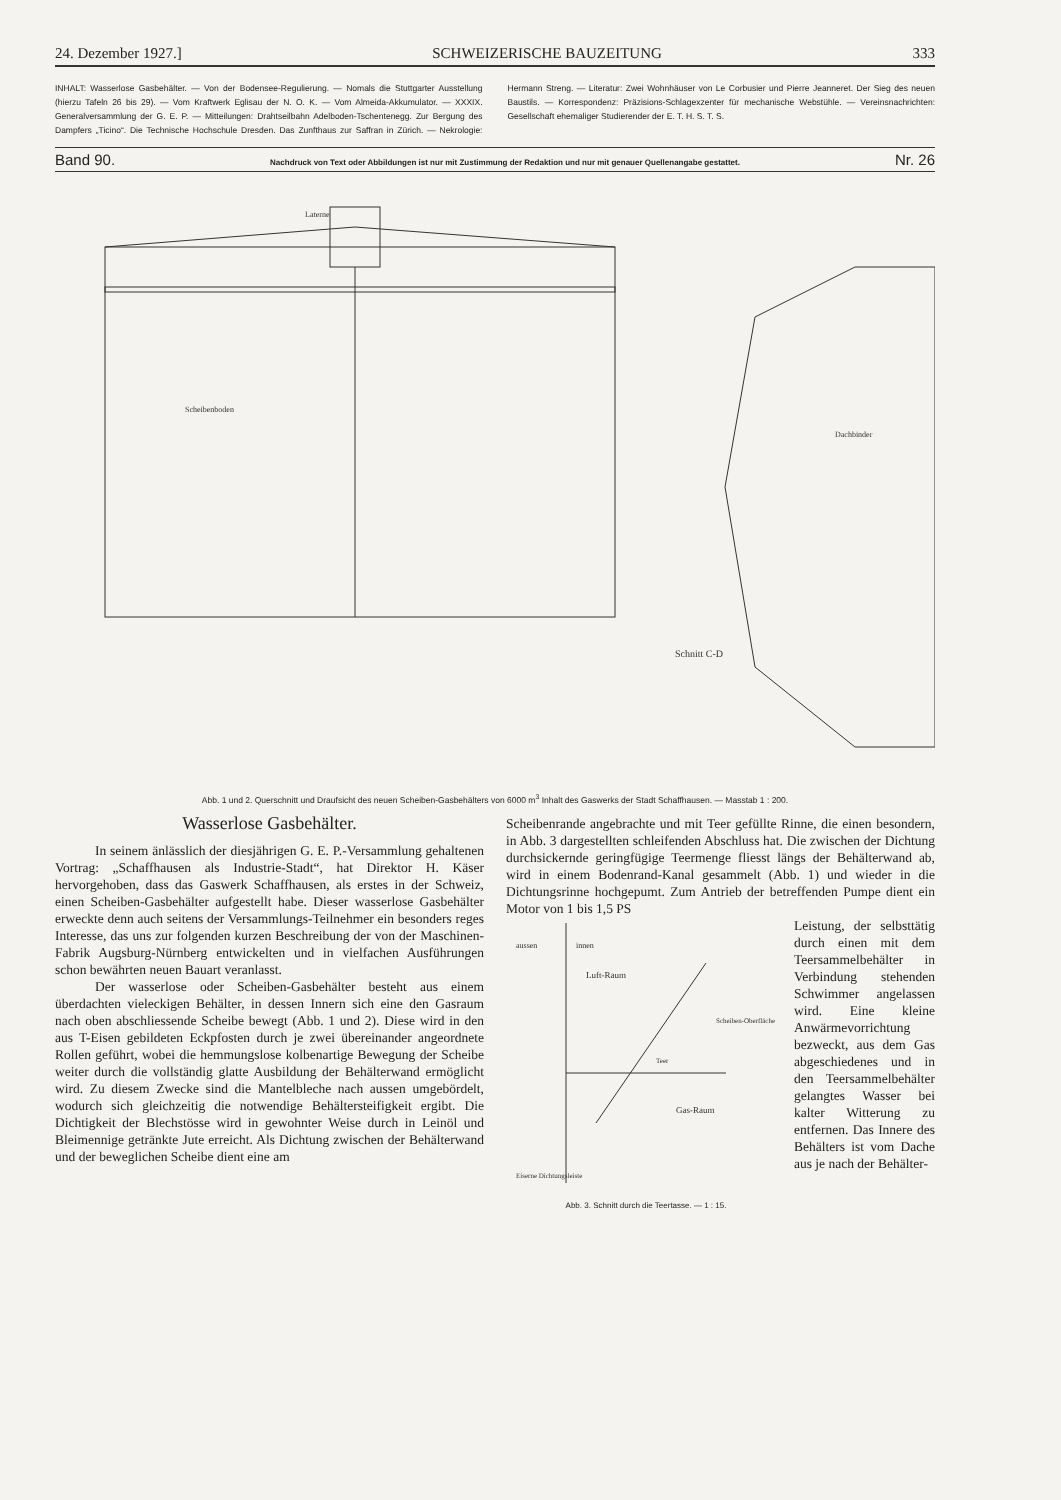24. Dezember 1927.] SCHWEIZERISCHE BAUZEITUNG 333
INHALT: Wasserlose Gasbehälter. — Von der Bodensee-Regulierung. — Nomals die Stuttgarter Ausstellung (hierzu Tafeln 26 bis 29). — Vom Kraftwerk Eglisau der N. O. K. — Vom Almeida-Akkumulator. — XXXIX. Generalversammlung der G. E. P. — Mitteilungen: Drahtseilbahn Adelboden-Tschentenegg. Zur Bergung des Dampfers „Ticino“. Die Technische Hochschule Dresden. Das Zunfthaus zur Saffran in Zürich. — Nekrologie: Hermann Streng. — Literatur: Zwei Wohnhäuser von Le Corbusier und Pierre Jeanneret. Der Sieg des neuen Baustils. — Korrespondenz: Präzisions-Schlagexzenter für mechanische Webstühle. — Vereinsnachrichten: Gesellschaft ehemaliger Studierender der E. T. H. S. T. S.
Band 90. Nachdruck von Text oder Abbildungen ist nur mit Zustimmung der Redaktion und nur mit genauer Quellenangabe gestattet. Nr. 26
Schnitt C-D
Laterne
Scheibenboden
Dachbinder
Abb. 1 und 2. Querschnitt und Draufsicht des neuen Scheiben-Gasbehälters von 6000 m<sup>3</sup> Inhalt des Gaswerks der Stadt Schaffhausen. — Masstab 1 : 200.
Wasserlose Gasbehälter.
In seinem änlässlich der diesjährigen G. E. P.-Versammlung gehaltenen Vortrag: „Schaffhausen als Industrie-Stadt“, hat Direktor H. Käser hervorgehoben, dass das Gaswerk Schaffhausen, als erstes in der Schweiz, einen Scheiben-Gasbehälter aufgestellt habe. Dieser wasserlose Gasbehälter erweckte denn auch seitens der Versammlungs-Teilnehmer ein besonders reges Interesse, das uns zur folgenden kurzen Beschreibung der von der Maschinen-Fabrik Augsburg-Nürnberg entwickelten und in vielfachen Ausführungen schon bewährten neuen Bauart veranlasst.
Der wasserlose oder Scheiben-Gasbehälter besteht aus einem überdachten vieleckigen Behälter, in dessen Innern sich eine den Gasraum nach oben abschliessende Scheibe bewegt (Abb. 1 und 2). Diese wird in den aus T-Eisen gebildeten Eckpfosten durch je zwei übereinander angeordnete Rollen geführt, wobei die hemmungslose kolbenartige Bewegung der Scheibe weiter durch die vollständig glatte Ausbildung der Behälterwand ermöglicht wird. Zu diesem Zwecke sind die Mantelbleche nach aussen umgebördelt, wodurch sich gleichzeitig die notwendige Behältersteifigkeit ergibt. Die Dichtigkeit der Blechstösse wird in gewohnter Weise durch in Leinöl und Bleimennige getränkte Jute erreicht. Als Dichtung zwischen der Behälterwand und der beweglichen Scheibe dient eine am
Scheibenrande angebrachte und mit Teer gefüllte Rinne, die einen besondern, in Abb. 3 dargestellten schleifenden Abschluss hat. Die zwischen der Dichtung durchsickernde geringfügige Teermenge fliesst längs der Behälterwand ab, wird in einem Bodenrand-Kanal gesammelt (Abb. 1) und wieder in die Dichtungsrinne hochgepumt. Zum Antrieb der betreffenden Pumpe dient ein Motor von 1 bis 1,5 PS
aussen
innen
Luft-Raum
Gas-Raum
Scheiben-Oberfläche
Teer
Eiserne Dichtungsleiste
Abb. 3. Schnitt durch die Teertasse. — 1 : 15.
Leistung, der selbsttätig durch einen mit dem Teersammelbehälter in Verbindung stehenden Schwimmer angelassen wird. Eine kleine Anwärmevorrichtung bezweckt, aus dem Gas abgeschiedenes und in den Teersammelbehälter gelangtes Wasser bei kalter Witterung zu entfernen. Das Innere des Behälters ist vom Dache aus je nach der Behälter-